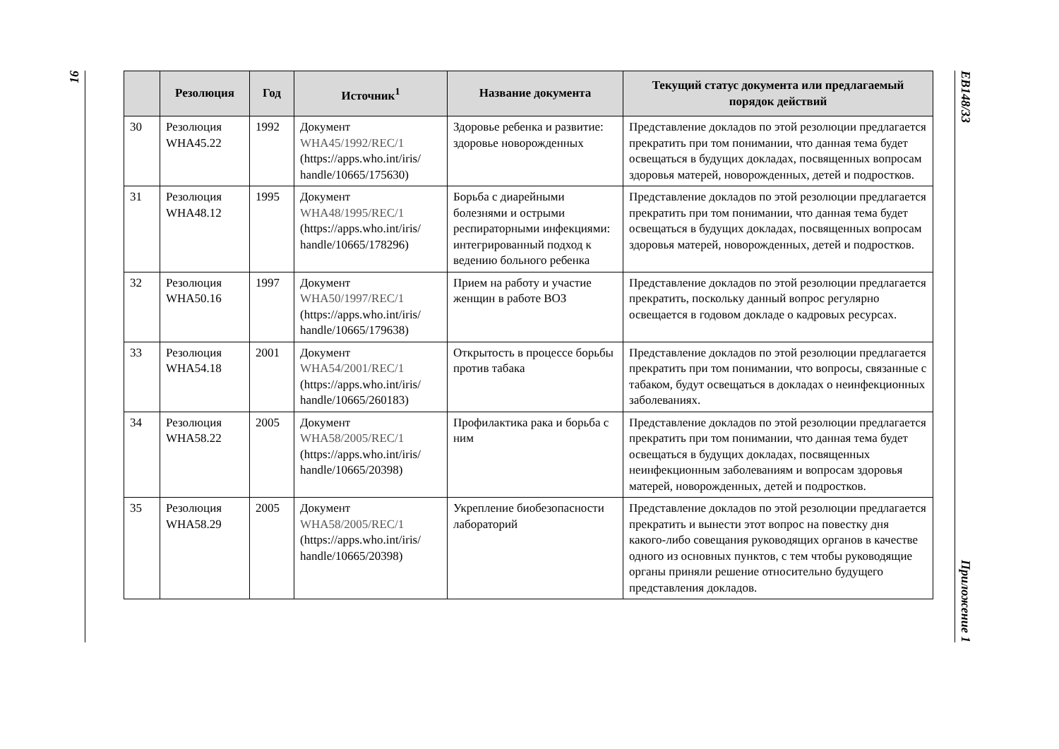16
| | Резолюция | Год | Источник<sup>1</sup> | Название документа | Текущий статус документа или предлагаемый порядок действий |
| --- | --- | --- | --- | --- | --- |
| 30 | Резолюция WHA45.22 | 1992 | Документ WHA45/1992/REC/1 (https://apps.who.int/iris/ handle/10665/175630) | Здоровье ребенка и развитие: здоровье новорожденных | Представление докладов по этой резолюции предлагается прекратить при том понимании, что данная тема будет освещаться в будущих докладах, посвященных вопросам здоровья матерей, новорожденных, детей и подростков. |
| 31 | Резолюция WHA48.12 | 1995 | Документ WHA48/1995/REC/1 (https://apps.who.int/iris/ handle/10665/178296) | Борьба с диарейными болезнями и острыми респираторными инфекциями: интегрированный подход к ведению больного ребенка | Представление докладов по этой резолюции предлагается прекратить при том понимании, что данная тема будет освещаться в будущих докладах, посвященных вопросам здоровья матерей, новорожденных, детей и подростков. |
| 32 | Резолюция WHA50.16 | 1997 | Документ WHA50/1997/REC/1 (https://apps.who.int/iris/ handle/10665/179638) | Прием на работу и участие женщин в работе ВОЗ | Представление докладов по этой резолюции предлагается прекратить, поскольку данный вопрос регулярно освещается в годовом докладе о кадровых ресурсах. |
| 33 | Резолюция WHA54.18 | 2001 | Документ WHA54/2001/REC/1 (https://apps.who.int/iris/ handle/10665/260183) | Открытость в процессе борьбы против табака | Представление докладов по этой резолюции предлагается прекратить при том понимании, что вопросы, связанные с табаком, будут освещаться в докладах о неинфекционных заболеваниях. |
| 34 | Резолюция WHA58.22 | 2005 | Документ WHA58/2005/REC/1 (https://apps.who.int/iris/ handle/10665/20398) | Профилактика рака и борьба с ним | Представление докладов по этой резолюции предлагается прекратить при том понимании, что данная тема будет освещаться в будущих докладах, посвященных неинфекционным заболеваниям и вопросам здоровья матерей, новорожденных, детей и подростков. |
| 35 | Резолюция WHA58.29 | 2005 | Документ WHA58/2005/REC/1 (https://apps.who.int/iris/ handle/10665/20398) | Укрепление биобезопасности лабораторий | Представление докладов по этой резолюции предлагается прекратить и вынести этот вопрос на повестку дня какого-либо совещания руководящих органов в качестве одного из основных пунктов, с тем чтобы руководящие органы приняли решение относительно будущего представления докладов. |
EB148/33 Приложение 1